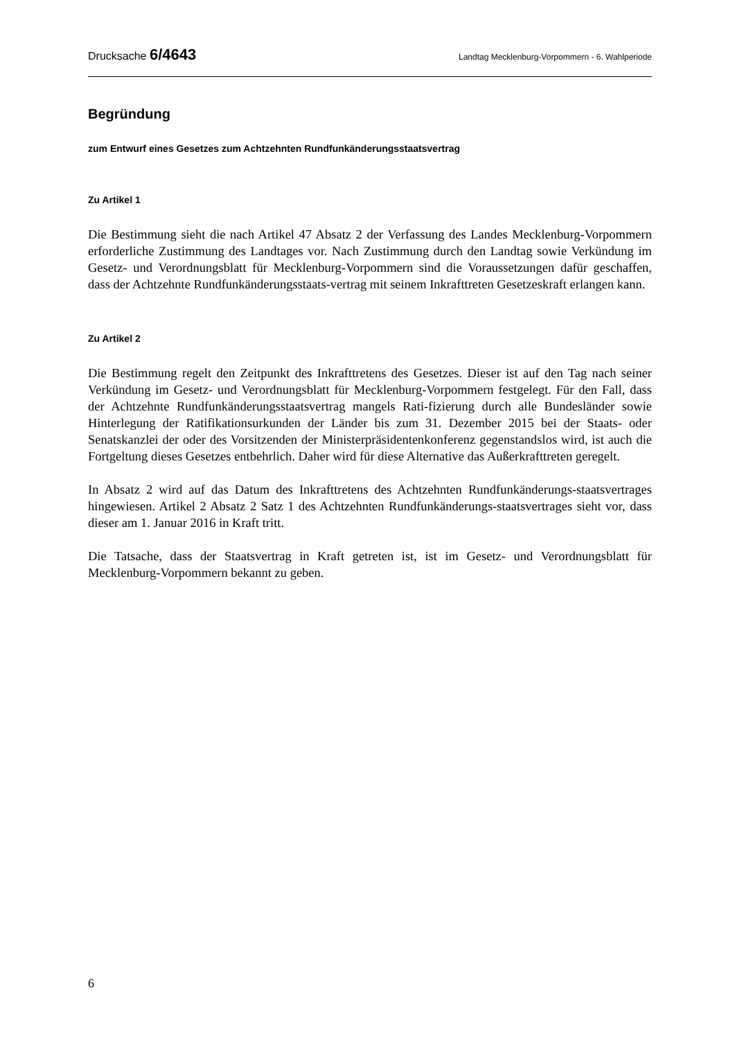Drucksache 6/4643 Landtag Mecklenburg-Vorpommern - 6. Wahlperiode
Begründung
zum Entwurf eines Gesetzes zum Achtzehnten Rundfunkänderungsstaatsvertrag
Zu Artikel 1
Die Bestimmung sieht die nach Artikel 47 Absatz 2 der Verfassung des Landes Mecklenburg-Vorpommern erforderliche Zustimmung des Landtages vor. Nach Zustimmung durch den Landtag sowie Verkündung im Gesetz- und Verordnungsblatt für Mecklenburg-Vorpommern sind die Voraussetzungen dafür geschaffen, dass der Achtzehnte Rundfunkänderungsstaats-vertrag mit seinem Inkrafttreten Gesetzeskraft erlangen kann.
Zu Artikel 2
Die Bestimmung regelt den Zeitpunkt des Inkrafttretens des Gesetzes. Dieser ist auf den Tag nach seiner Verkündung im Gesetz- und Verordnungsblatt für Mecklenburg-Vorpommern festgelegt. Für den Fall, dass der Achtzehnte Rundfunkänderungsstaatsvertrag mangels Rati-fizierung durch alle Bundesländer sowie Hinterlegung der Ratifikationsurkunden der Länder bis zum 31. Dezember 2015 bei der Staats- oder Senatskanzlei der oder des Vorsitzenden der Ministerpräsidentenkonferenz gegenstandslos wird, ist auch die Fortgeltung dieses Gesetzes entbehrlich. Daher wird für diese Alternative das Außerkrafttreten geregelt.
In Absatz 2 wird auf das Datum des Inkrafttretens des Achtzehnten Rundfunkänderungs-staatsvertrages hingewiesen. Artikel 2 Absatz 2 Satz 1 des Achtzehnten Rundfunkänderungs-staatsvertrages sieht vor, dass dieser am 1. Januar 2016 in Kraft tritt.
Die Tatsache, dass der Staatsvertrag in Kraft getreten ist, ist im Gesetz- und Verordnungsblatt für Mecklenburg-Vorpommern bekannt zu geben.
6